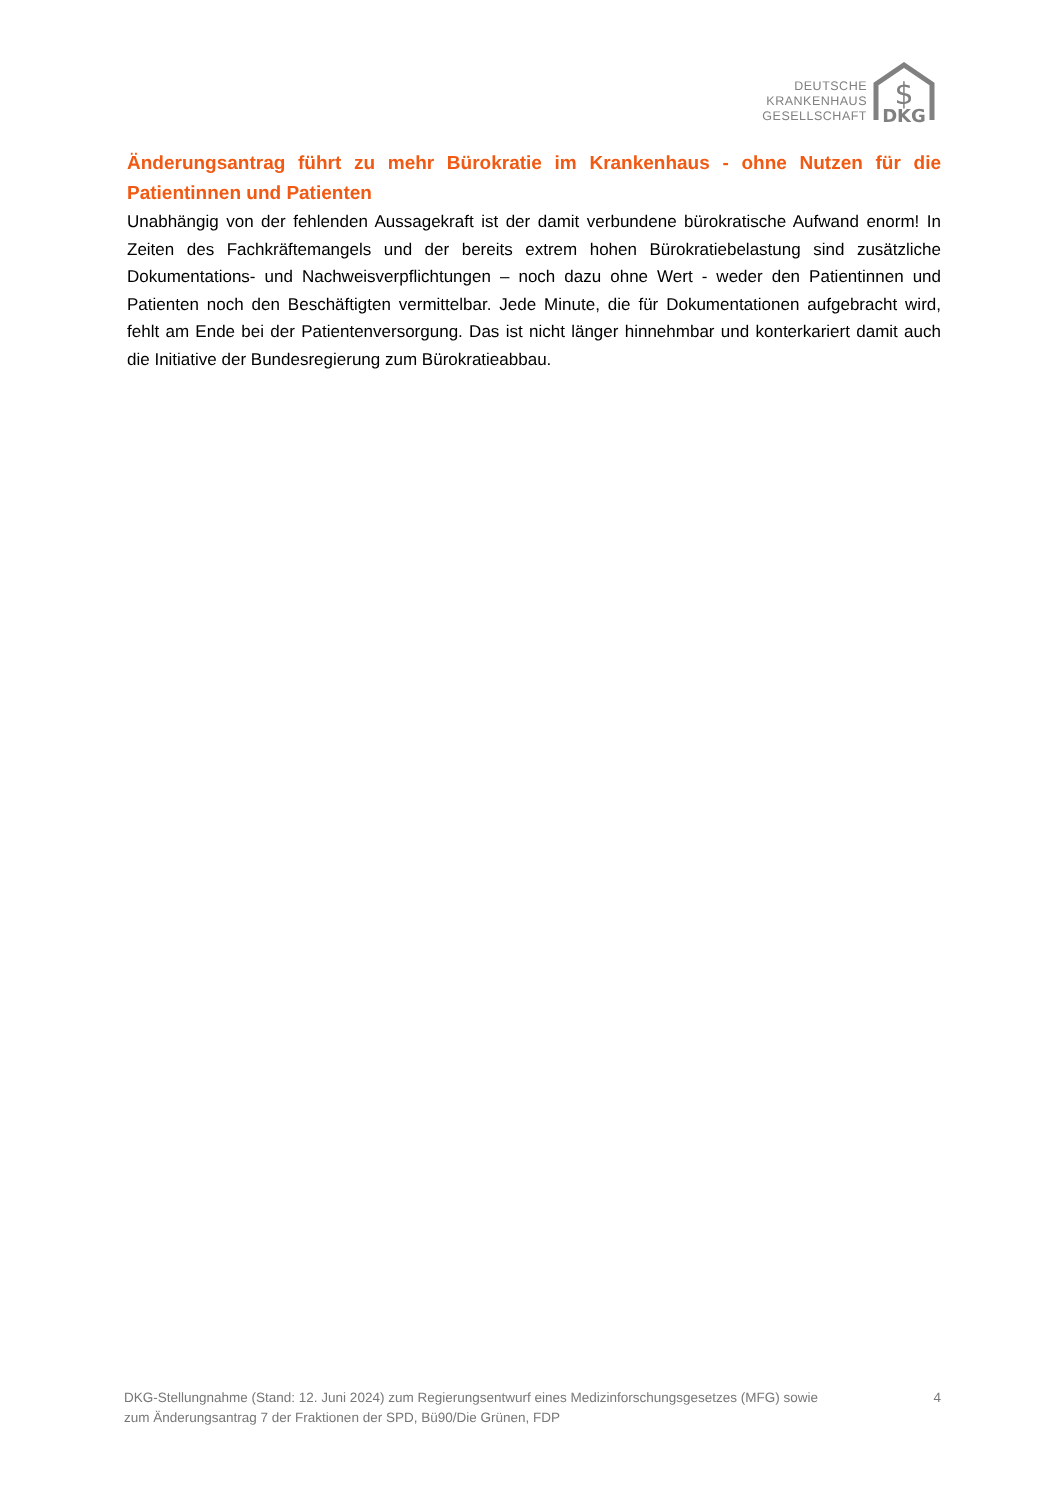DEUTSCHE
KRANKENHAUS
GESELLSCHAFT
$
DKG
Änderungsantrag führt zu mehr Bürokratie im Krankenhaus - ohne Nutzen für die Patientinnen und Patienten
Unabhängig von der fehlenden Aussagekraft ist der damit verbundene bürokratische Aufwand enorm! In Zeiten des Fachkräftemangels und der bereits extrem hohen Bürokratiebelastung sind zusätzliche Dokumentations- und Nachweisverpflichtungen – noch dazu ohne Wert - weder den Patientinnen und Patienten noch den Beschäftigten vermittelbar. Jede Minute, die für Dokumentationen aufgebracht wird, fehlt am Ende bei der Patientenversorgung. Das ist nicht länger hinnehmbar und konterkariert damit auch die Initiative der Bundesregierung zum Bürokratieabbau.
DKG-Stellungnahme (Stand: 12. Juni 2024) zum Regierungsentwurf eines Medizinforschungsgesetzes (MFG) sowie
zum Änderungsantrag 7 der Fraktionen der SPD, Bü90/Die Grünen, FDP
4